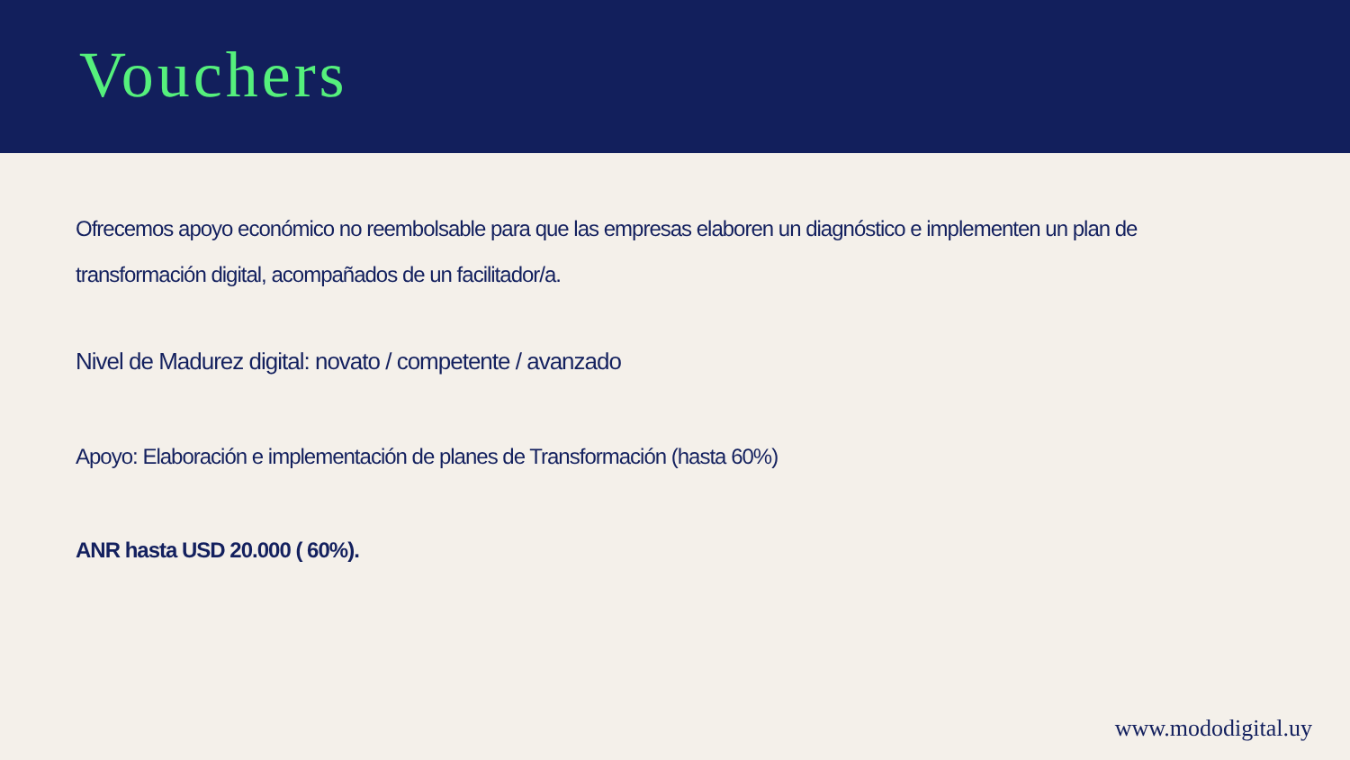Vouchers
Ofrecemos apoyo económico no reembolsable para que las empresas elaboren un diagnóstico e implementen un plan de transformación digital, acompañados de un facilitador/a.
Nivel de Madurez digital: novato / competente / avanzado
Apoyo: Elaboración e implementación de planes de Transformación (hasta 60%)
ANR hasta USD 20.000 ( 60%).
www.mododigital.uy